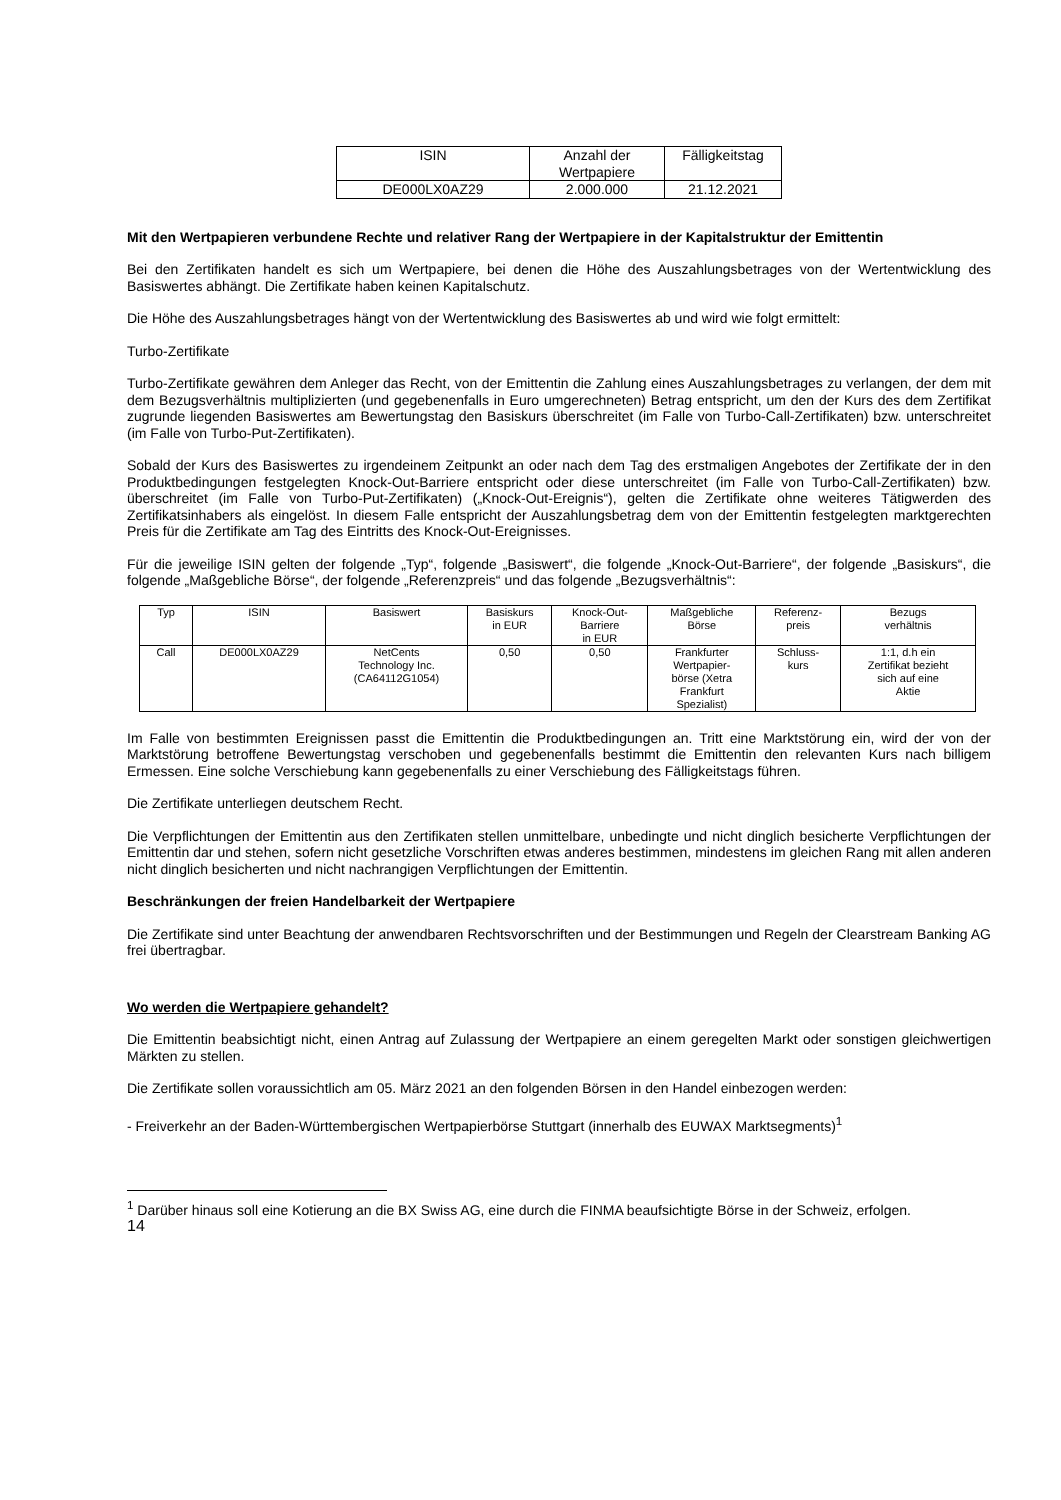| ISIN | Anzahl der Wertpapiere | Fälligkeitstag |
| --- | --- | --- |
| DE000LX0AZ29 | 2.000.000 | 21.12.2021 |
Mit den Wertpapieren verbundene Rechte und relativer Rang der Wertpapiere in der Kapitalstruktur der Emittentin
Bei den Zertifikaten handelt es sich um Wertpapiere, bei denen die Höhe des Auszahlungsbetrages von der Wertentwicklung des Basiswertes abhängt. Die Zertifikate haben keinen Kapitalschutz.
Die Höhe des Auszahlungsbetrages hängt von der Wertentwicklung des Basiswertes ab und wird wie folgt ermittelt:
Turbo-Zertifikate
Turbo-Zertifikate gewähren dem Anleger das Recht, von der Emittentin die Zahlung eines Auszahlungsbetrages zu verlangen, der dem mit dem Bezugsverhältnis multiplizierten (und gegebenenfalls in Euro umgerechneten) Betrag entspricht, um den der Kurs des dem Zertifikat zugrunde liegenden Basiswertes am Bewertungstag den Basiskurs überschreitet (im Falle von Turbo-Call-Zertifikaten) bzw. unterschreitet (im Falle von Turbo-Put-Zertifikaten).
Sobald der Kurs des Basiswertes zu irgendeinem Zeitpunkt an oder nach dem Tag des erstmaligen Angebotes der Zertifikate der in den Produktbedingungen festgelegten Knock-Out-Barriere entspricht oder diese unterschreitet (im Falle von Turbo-Call-Zertifikaten) bzw. überschreitet (im Falle von Turbo-Put-Zertifikaten) („Knock-Out-Ereignis“), gelten die Zertifikate ohne weiteres Tätigwerden des Zertifikatsinhabers als eingelöst. In diesem Falle entspricht der Auszahlungsbetrag dem von der Emittentin festgelegten marktgerechten Preis für die Zertifikate am Tag des Eintritts des Knock-Out-Ereignisses.
Für die jeweilige ISIN gelten der folgende „Typ“, folgende „Basiswert“, die folgende „Knock-Out-Barriere“, der folgende „Basiskurs“, die folgende „Maßgebliche Börse“, der folgende „Referenzpreis“ und das folgende „Bezugsverhältnis“:
| Typ | ISIN | Basiswert | Basiskurs in EUR | Knock-Out- Barriere in EUR | Maßgebliche Börse | Referenz- preis | Bezugs verhältnis |
| --- | --- | --- | --- | --- | --- | --- | --- |
| Call | DE000LX0AZ29 | NetCents Technology Inc. (CA64112G1054) | 0,50 | 0,50 | Frankfurter Wertpapier- börse (Xetra Frankfurt Spezialist) | Schluss- kurs | 1:1, d.h ein Zertifikat bezieht sich auf eine Aktie |
Im Falle von bestimmten Ereignissen passt die Emittentin die Produktbedingungen an. Tritt eine Marktstörung ein, wird der von der Marktstörung betroffene Bewertungstag verschoben und gegebenenfalls bestimmt die Emittentin den relevanten Kurs nach billigem Ermessen. Eine solche Verschiebung kann gegebenenfalls zu einer Verschiebung des Fälligkeitstags führen.
Die Zertifikate unterliegen deutschem Recht.
Die Verpflichtungen der Emittentin aus den Zertifikaten stellen unmittelbare, unbedingte und nicht dinglich besicherte Verpflichtungen der Emittentin dar und stehen, sofern nicht gesetzliche Vorschriften etwas anderes bestimmen, mindestens im gleichen Rang mit allen anderen nicht dinglich besicherten und nicht nachrangigen Verpflichtungen der Emittentin.
Beschränkungen der freien Handelbarkeit der Wertpapiere
Die Zertifikate sind unter Beachtung der anwendbaren Rechtsvorschriften und der Bestimmungen und Regeln der Clearstream Banking AG frei übertragbar.
Wo werden die Wertpapiere gehandelt?
Die Emittentin beabsichtigt nicht, einen Antrag auf Zulassung der Wertpapiere an einem geregelten Markt oder sonstigen gleichwertigen Märkten zu stellen.
Die Zertifikate sollen voraussichtlich am 05. März 2021 an den folgenden Börsen in den Handel einbezogen werden:
- Freiverkehr an der Baden-Württembergischen Wertpapierbörse Stuttgart (innerhalb des EUWAX Marktsegments)<sup>1</sup>
<sup>1</sup> Darüber hinaus soll eine Kotierung an die BX Swiss AG, eine durch die FINMA beaufsichtigte Börse in der Schweiz, erfolgen.
14